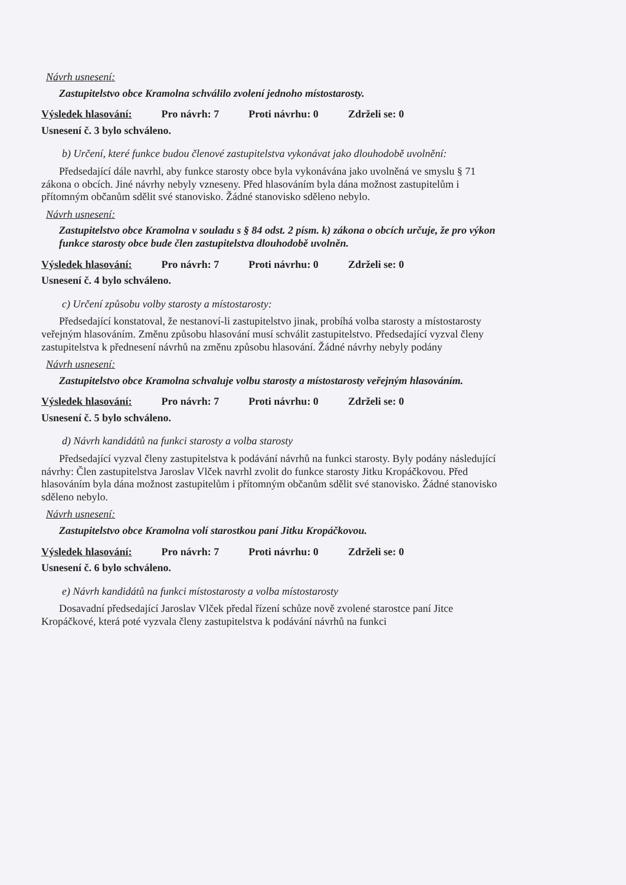Návrh usnesení:
Zastupitelstvo obce Kramolna schválilo zvolení jednoho místostarosty.
Výsledek hlasování: Pro návrh: 7 Proti návrhu: 0 Zdrželi se: 0
Usnesení č. 3 bylo schváleno.
b) Určení, které funkce budou členové zastupitelstva vykonávat jako dlouhodobě uvolnění:
Předsedající dále navrhl, aby funkce starosty obce byla vykonávána jako uvolněná ve smyslu § 71 zákona o obcích. Jiné návrhy nebyly vzneseny. Před hlasováním byla dána možnost zastupitelům i přítomným občanům sdělit své stanovisko. Žádné stanovisko sděleno nebylo.
Návrh usnesení:
Zastupitelstvo obce Kramolna v souladu s § 84 odst. 2 písm. k) zákona o obcích určuje, že pro výkon funkce starosty obce bude člen zastupitelstva dlouhodobě uvolněn.
Výsledek hlasování: Pro návrh: 7 Proti návrhu: 0 Zdrželi se: 0
Usnesení č. 4 bylo schváleno.
c) Určení způsobu volby starosty a místostarosty:
Předsedající konstatoval, že nestanoví-li zastupitelstvo jinak, probíhá volba starosty a místostarosty veřejným hlasováním. Změnu způsobu hlasování musí schválit zastupitelstvo. Předsedající vyzval členy zastupitelstva k přednesení návrhů na změnu způsobu hlasování. Žádné návrhy nebyly podány
Návrh usnesení:
Zastupitelstvo obce Kramolna schvaluje volbu starosty a místostarosty veřejným hlasováním.
Výsledek hlasování: Pro návrh: 7 Proti návrhu: 0 Zdrželi se: 0
Usnesení č. 5 bylo schváleno.
d) Návrh kandidátů na funkci starosty a volba starosty
Předsedající vyzval členy zastupitelstva k podávání návrhů na funkci starosty. Byly podány následující návrhy: Člen zastupitelstva Jaroslav Vlček navrhl zvolit do funkce starosty Jitku Kropáčkovou. Před hlasováním byla dána možnost zastupitelům i přítomným občanům sdělit své stanovisko. Žádné stanovisko sděleno nebylo.
Návrh usnesení:
Zastupitelstvo obce Kramolna volí starostkou paní Jitku Kropáčkovou.
Výsledek hlasování: Pro návrh: 7 Proti návrhu: 0 Zdrželi se: 0
Usnesení č. 6 bylo schváleno.
e) Návrh kandidátů na funkci místostarosty a volba místostarosty
Dosavadní předsedající Jaroslav Vlček předal řízení schůze nově zvolené starostce paní Jitce Kropáčkové, která poté vyzvala členy zastupitelstva k podávání návrhů na funkci